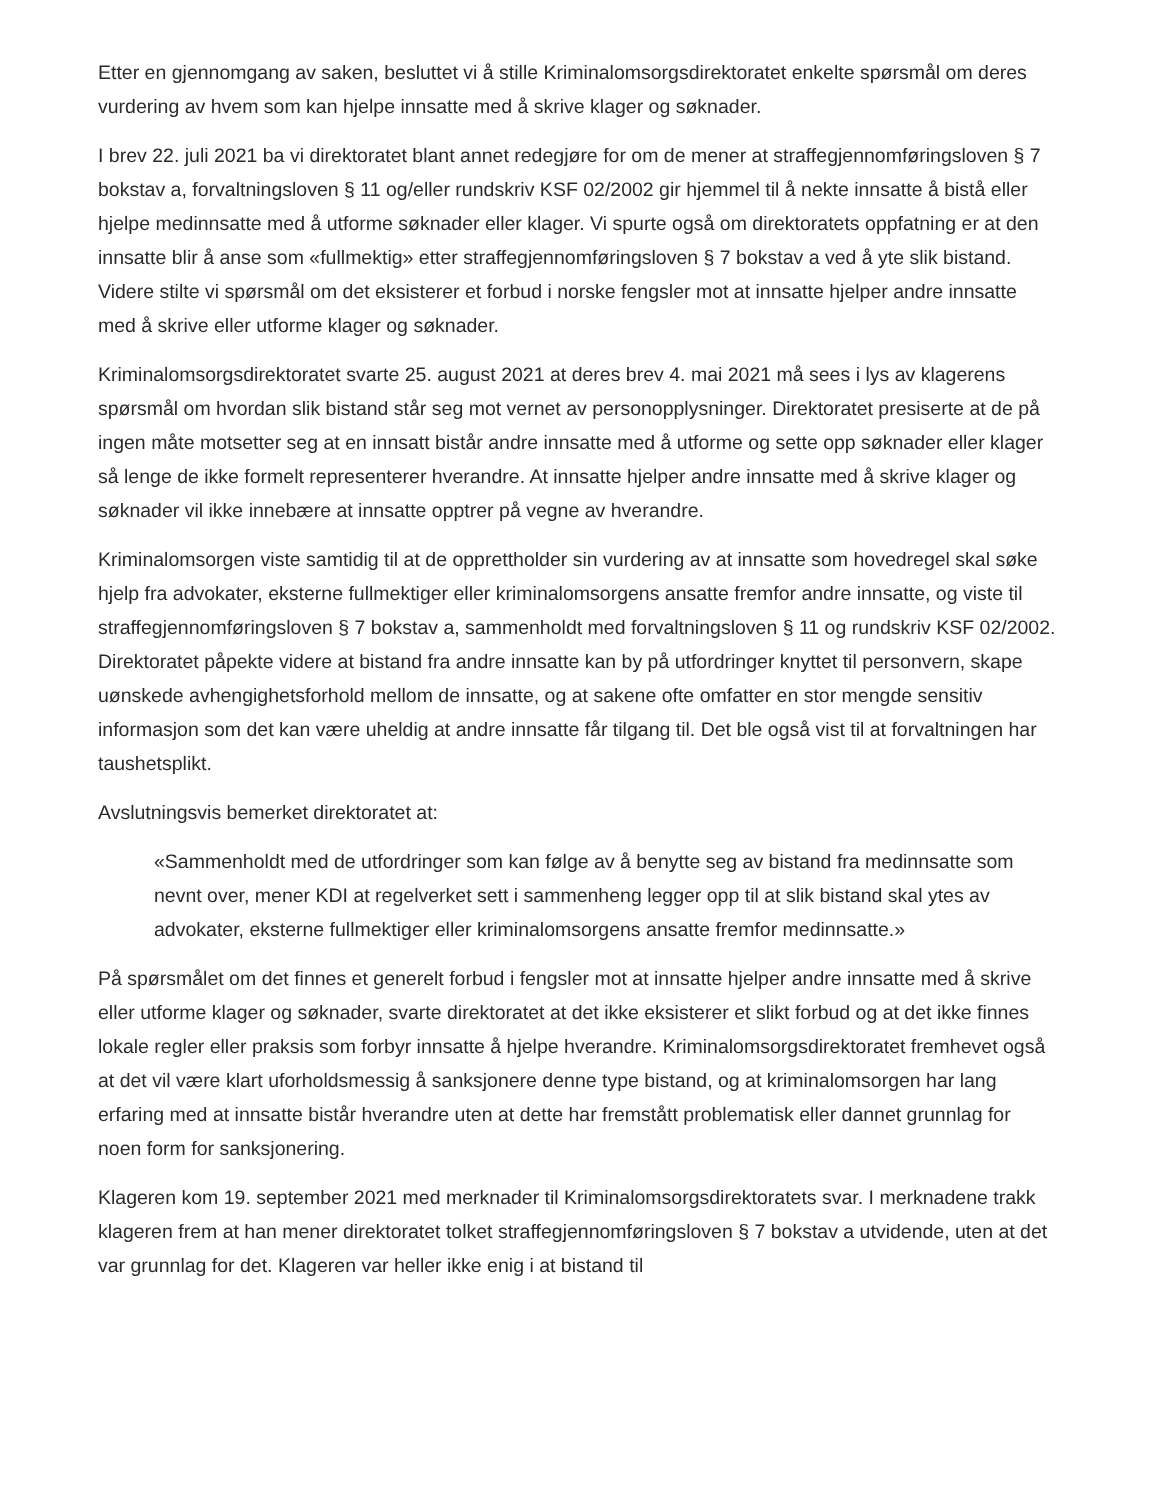Etter en gjennomgang av saken, besluttet vi å stille Kriminalomsorgsdirektoratet enkelte spørsmål om deres vurdering av hvem som kan hjelpe innsatte med å skrive klager og søknader.
I brev 22. juli 2021 ba vi direktoratet blant annet redegjøre for om de mener at straffegjennomføringsloven § 7 bokstav a, forvaltningsloven § 11 og/eller rundskriv KSF 02/2002 gir hjemmel til å nekte innsatte å bistå eller hjelpe medinnsatte med å utforme søknader eller klager. Vi spurte også om direktoratets oppfatning er at den innsatte blir å anse som «fullmektig» etter straffegjennomføringsloven § 7 bokstav a ved å yte slik bistand. Videre stilte vi spørsmål om det eksisterer et forbud i norske fengsler mot at innsatte hjelper andre innsatte med å skrive eller utforme klager og søknader.
Kriminalomsorgsdirektoratet svarte 25. august 2021 at deres brev 4. mai 2021 må sees i lys av klagerens spørsmål om hvordan slik bistand står seg mot vernet av personopplysninger. Direktoratet presiserte at de på ingen måte motsetter seg at en innsatt bistår andre innsatte med å utforme og sette opp søknader eller klager så lenge de ikke formelt representerer hverandre. At innsatte hjelper andre innsatte med å skrive klager og søknader vil ikke innebære at innsatte opptrer på vegne av hverandre.
Kriminalomsorgen viste samtidig til at de opprettholder sin vurdering av at innsatte som hovedregel skal søke hjelp fra advokater, eksterne fullmektiger eller kriminalomsorgens ansatte fremfor andre innsatte, og viste til straffegjennomføringsloven § 7 bokstav a, sammenholdt med forvaltningsloven § 11 og rundskriv KSF 02/2002. Direktoratet påpekte videre at bistand fra andre innsatte kan by på utfordringer knyttet til personvern, skape uønskede avhengighetsforhold mellom de innsatte, og at sakene ofte omfatter en stor mengde sensitiv informasjon som det kan være uheldig at andre innsatte får tilgang til. Det ble også vist til at forvaltningen har taushetsplikt.
Avslutningsvis bemerket direktoratet at:
«Sammenholdt med de utfordringer som kan følge av å benytte seg av bistand fra medinnsatte som nevnt over, mener KDI at regelverket sett i sammenheng legger opp til at slik bistand skal ytes av advokater, eksterne fullmektiger eller kriminalomsorgens ansatte fremfor medinnsatte.»
På spørsmålet om det finnes et generelt forbud i fengsler mot at innsatte hjelper andre innsatte med å skrive eller utforme klager og søknader, svarte direktoratet at det ikke eksisterer et slikt forbud og at det ikke finnes lokale regler eller praksis som forbyr innsatte å hjelpe hverandre. Kriminalomsorgsdirektoratet fremhevet også at det vil være klart uforholdsmessig å sanksjonere denne type bistand, og at kriminalomsorgen har lang erfaring med at innsatte bistår hverandre uten at dette har fremstått problematisk eller dannet grunnlag for noen form for sanksjonering.
Klageren kom 19. september 2021 med merknader til Kriminalomsorgsdirektoratets svar. I merknadene trakk klageren frem at han mener direktoratet tolket straffegjennomføringsloven § 7 bokstav a utvidende, uten at det var grunnlag for det. Klageren var heller ikke enig i at bistand til